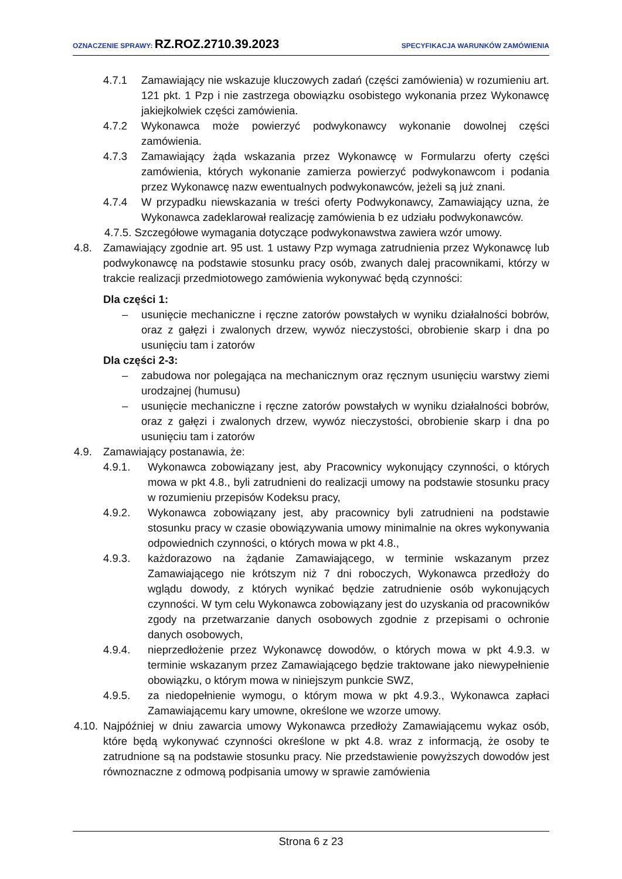OZNACZENIE SPRAWY: RZ.ROZ.2710.39.2023
SPECYFIKACJA WARUNKÓW ZAMÓWIENIA
4.7.1 Zamawiający nie wskazuje kluczowych zadań (części zamówienia) w rozumieniu art. 121 pkt. 1 Pzp i nie zastrzega obowiązku osobistego wykonania przez Wykonawcę jakiejkolwiek części zamówienia.
4.7.2 Wykonawca może powierzyć podwykonawcy wykonanie dowolnej części zamówienia.
4.7.3 Zamawiający żąda wskazania przez Wykonawcę w Formularzu oferty części zamówienia, których wykonanie zamierza powierzyć podwykonawcom i podania przez Wykonawcę nazw ewentualnych podwykonawców, jeżeli są już znani.
4.7.4 W przypadku niewskazania w treści oferty Podwykonawcy, Zamawiający uzna, że Wykonawca zadeklarował realizację zamówienia b ez udziału podwykonawców.
4.7.5. Szczegółowe wymagania dotyczące podwykonawstwa zawiera wzór umowy.
4.8. Zamawiający zgodnie art. 95 ust. 1 ustawy Pzp wymaga zatrudnienia przez Wykonawcę lub podwykonawcę na podstawie stosunku pracy osób, zwanych dalej pracownikami, którzy w trakcie realizacji przedmiotowego zamówienia wykonywać będą czynności:
Dla części 1:
– usunięcie mechaniczne i ręczne zatorów powstałych w wyniku działalności bobrów, oraz z gałęzi i zwalonych drzew, wywóz nieczystości, obrobienie skarp i dna po usunięciu tam i zatorów
Dla części 2-3:
– zabudowa nor polegająca na mechanicznym oraz ręcznym usunięciu warstwy ziemi urodzajnej (humusu)
– usunięcie mechaniczne i ręczne zatorów powstałych w wyniku działalności bobrów, oraz z gałęzi i zwalonych drzew, wywóz nieczystości, obrobienie skarp i dna po usunięciu tam i zatorów
4.9. Zamawiający postanawia, że:
4.9.1. Wykonawca zobowiązany jest, aby Pracownicy wykonujący czynności, o których mowa w pkt 4.8., byli zatrudnieni do realizacji umowy na podstawie stosunku pracy w rozumieniu przepisów Kodeksu pracy,
4.9.2. Wykonawca zobowiązany jest, aby pracownicy byli zatrudnieni na podstawie stosunku pracy w czasie obowiązywania umowy minimalnie na okres wykonywania odpowiednich czynności, o których mowa w pkt 4.8.,
4.9.3. każdorazowo na żądanie Zamawiającego, w terminie wskazanym przez Zamawiającego nie krótszym niż 7 dni roboczych, Wykonawca przedłoży do wglądu dowody, z których wynikać będzie zatrudnienie osób wykonujących czynności. W tym celu Wykonawca zobowiązany jest do uzyskania od pracowników zgody na przetwarzanie danych osobowych zgodnie z przepisami o ochronie danych osobowych,
4.9.4. nieprzedłożenie przez Wykonawcę dowodów, o których mowa w pkt 4.9.3. w terminie wskazanym przez Zamawiającego będzie traktowane jako niewypełnienie obowiązku, o którym mowa w niniejszym punkcie SWZ,
4.9.5. za niedopełnienie wymogu, o którym mowa w pkt 4.9.3., Wykonawca zapłaci Zamawiającemu kary umowne, określone we wzorze umowy.
4.10.
Najpóźniej w dniu zawarcia umowy Wykonawca przedłoży Zamawiającemu wykaz osób, które będą wykonywać czynności określone w pkt 4.8. wraz z informacją, że osoby te zatrudnione są na podstawie stosunku pracy. Nie przedstawienie powyższych dowodów jest równoznaczne z odmową podpisania umowy w sprawie zamówienia
Strona 6 z 23